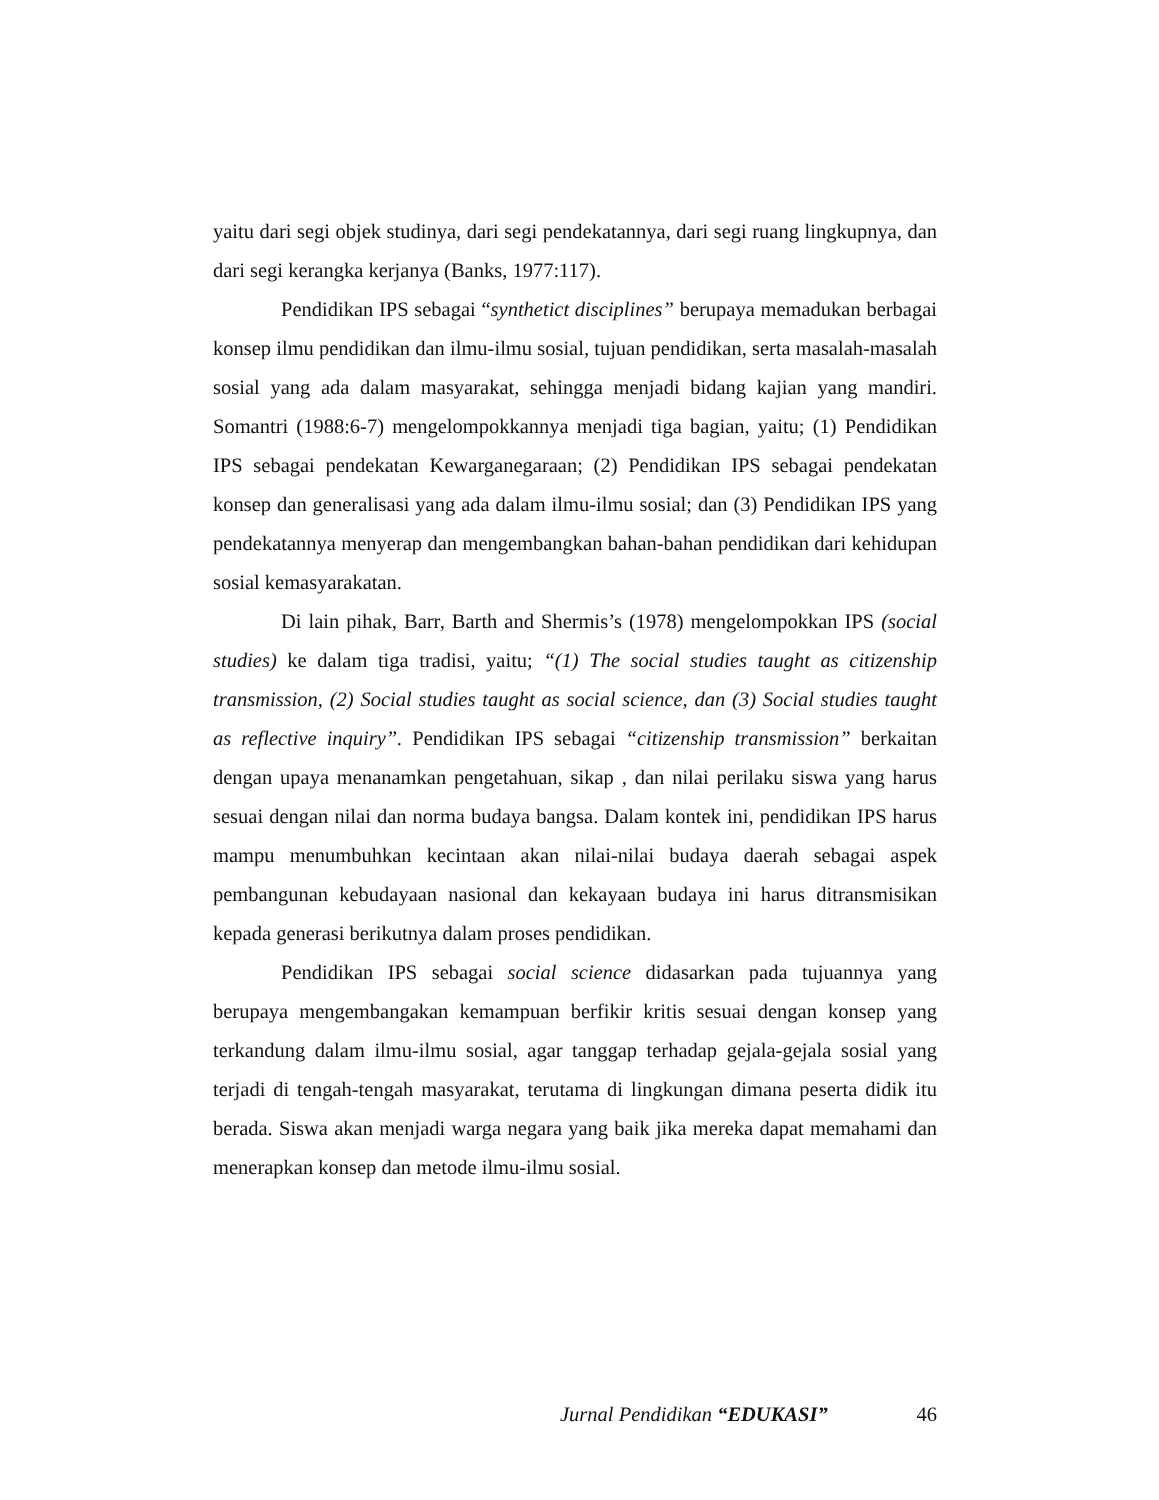yaitu dari segi objek studinya, dari segi pendekatannya, dari segi ruang lingkupnya, dan dari segi kerangka kerjanya (Banks, 1977:117).
Pendidikan IPS sebagai “synthetict disciplines” berupaya memadukan berbagai konsep ilmu pendidikan dan ilmu-ilmu sosial, tujuan pendidikan, serta masalah-masalah sosial yang ada dalam masyarakat, sehingga menjadi bidang kajian yang mandiri. Somantri (1988:6-7) mengelompokkannya menjadi tiga bagian, yaitu; (1) Pendidikan IPS sebagai pendekatan Kewarganegaraan; (2) Pendidikan IPS sebagai pendekatan konsep dan generalisasi yang ada dalam ilmu-ilmu sosial; dan (3) Pendidikan IPS yang pendekatannya menyerap dan mengembangkan bahan-bahan pendidikan dari kehidupan sosial kemasyarakatan.
Di lain pihak, Barr, Barth and Shermis’s (1978) mengelompokkan IPS (social studies) ke dalam tiga tradisi, yaitu; “(1) The social studies taught as citizenship transmission, (2) Social studies taught as social science, dan (3) Social studies taught as reflective inquiry”. Pendidikan IPS sebagai “citizenship transmission” berkaitan dengan upaya menanamkan pengetahuan, sikap , dan nilai perilaku siswa yang harus sesuai dengan nilai dan norma budaya bangsa. Dalam kontek ini, pendidikan IPS harus mampu menumbuhkan kecintaan akan nilai-nilai budaya daerah sebagai aspek pembangunan kebudayaan nasional dan kekayaan budaya ini harus ditransmisikan kepada generasi berikutnya dalam proses pendidikan.
Pendidikan IPS sebagai social science didasarkan pada tujuannya yang berupaya mengembangakan kemampuan berfikir kritis sesuai dengan konsep yang terkandung dalam ilmu-ilmu sosial, agar tanggap terhadap gejala-gejala sosial yang terjadi di tengah-tengah masyarakat, terutama di lingkungan dimana peserta didik itu berada. Siswa akan menjadi warga negara yang baik jika mereka dapat memahami dan menerapkan konsep dan metode ilmu-ilmu sosial.
Jurnal Pendidikan “EDUKASI” 46